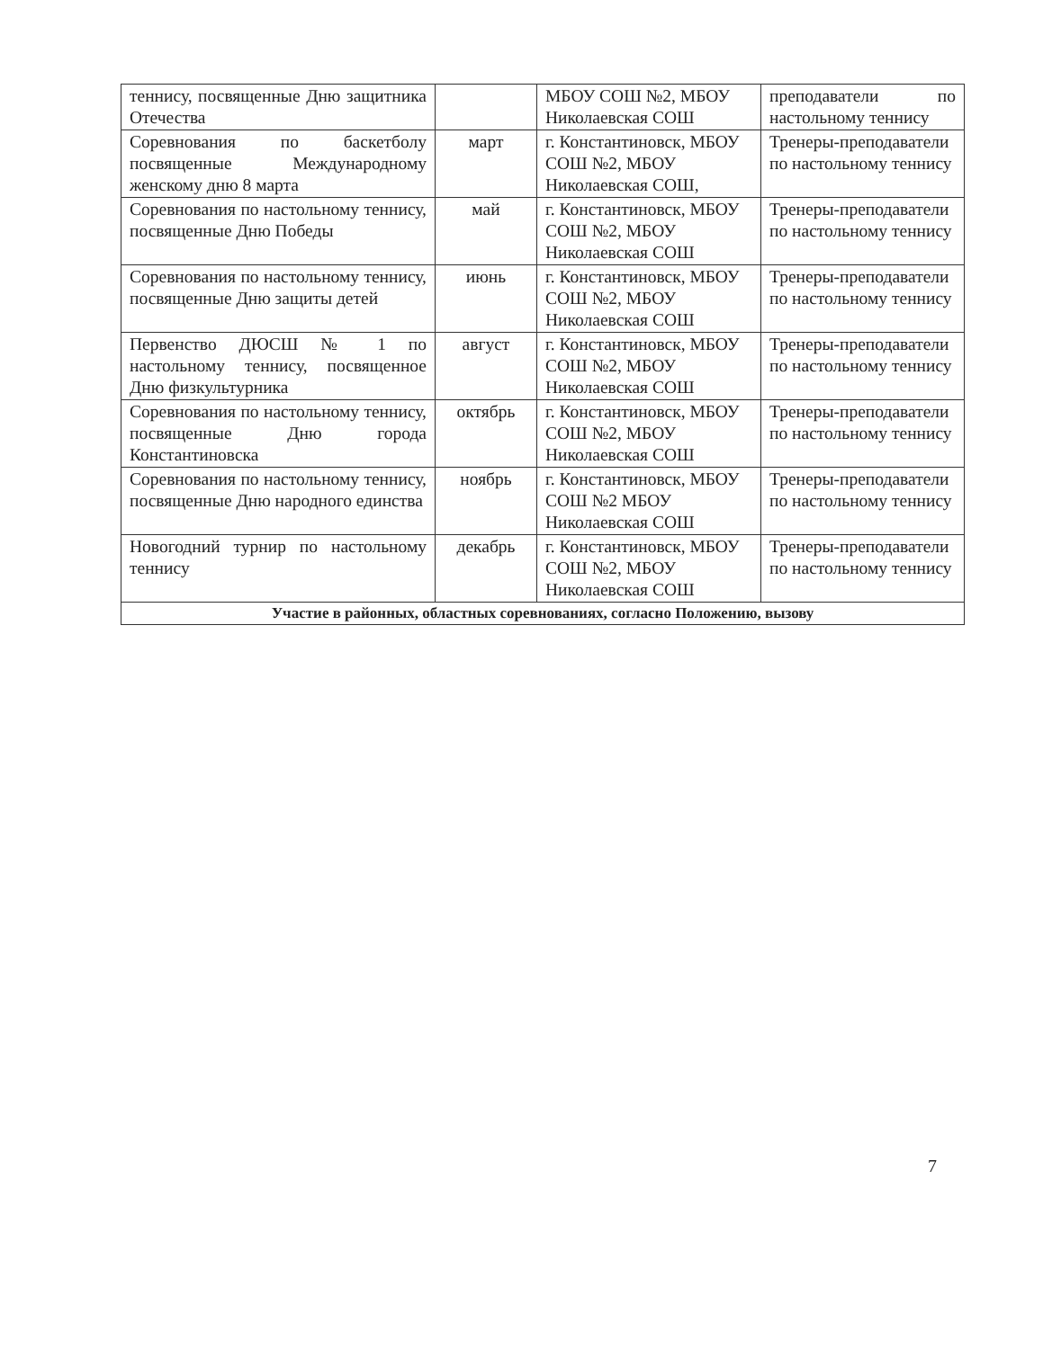| теннису, посвященные Дню защитника Отечества | | МБОУ СОШ №2, МБОУ Николаевская СОШ | преподаватели по настольному теннису |
| Соревнования по баскетболу посвященные Международному женскому дню 8 марта | март | г. Константиновск, МБОУ СОШ №2, МБОУ Николаевская СОШ, | Тренеры-преподаватели по настольному теннису |
| Соревнования по настольному теннису, посвященные Дню Победы | май | г. Константиновск, МБОУ СОШ №2, МБОУ Николаевская СОШ | Тренеры-преподаватели по настольному теннису |
| Соревнования по настольному теннису, посвященные Дню защиты детей | июнь | г. Константиновск, МБОУ СОШ №2, МБОУ Николаевская СОШ | Тренеры-преподаватели по настольному теннису |
| Первенство ДЮСШ № 1 по настольному теннису, посвященное Дню физкультурника | август | г. Константиновск, МБОУ СОШ №2, МБОУ Николаевская СОШ | Тренеры-преподаватели по настольному теннису |
| Соревнования по настольному теннису, посвященные Дню города Константиновска | октябрь | г. Константиновск, МБОУ СОШ №2, МБОУ Николаевская СОШ | Тренеры-преподаватели по настольному теннису |
| Соревнования по настольному теннису, посвященные Дню народного единства | ноябрь | г. Константиновск, МБОУ СОШ №2 МБОУ Николаевская СОШ | Тренеры-преподаватели по настольному теннису |
| Новогодний турнир по настольному теннису | декабрь | г. Константиновск, МБОУ СОШ №2, МБОУ Николаевская СОШ | Тренеры-преподаватели по настольному теннису |
| Участие в районных, областных соревнованиях, согласно Положению, вызову | | | |
7